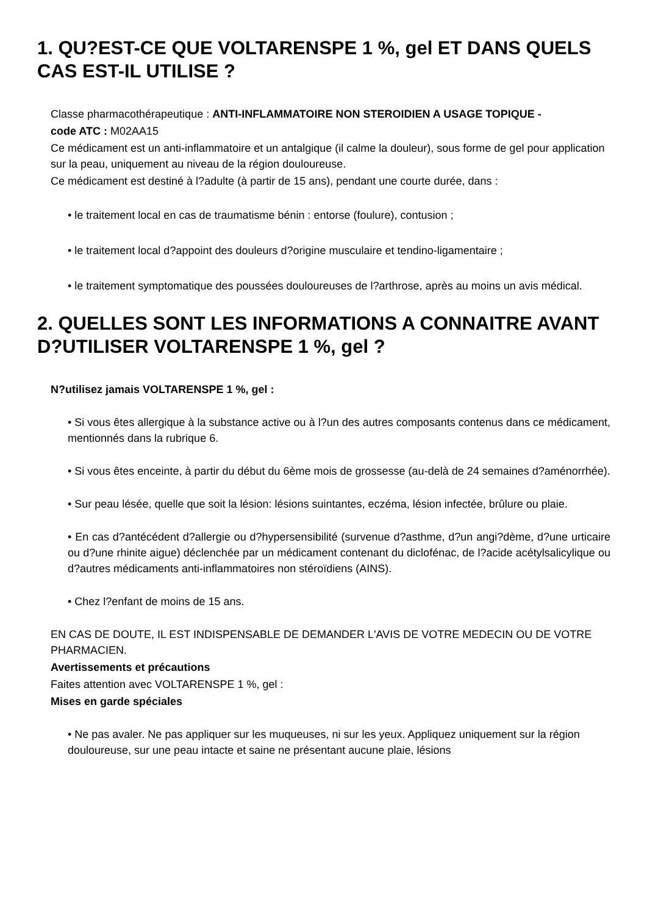1. QU?EST-CE QUE VOLTARENSPE 1 %, gel ET DANS QUELS CAS EST-IL UTILISE ?
Classe pharmacothérapeutique : ANTI-INFLAMMATOIRE NON STEROIDIEN A USAGE TOPIQUE -
code ATC : M02AA15
Ce médicament est un anti-inflammatoire et un antalgique (il calme la douleur), sous forme de gel pour application sur la peau, uniquement au niveau de la région douloureuse.
Ce médicament est destiné à l?adulte (à partir de 15 ans), pendant une courte durée, dans :
• le traitement local en cas de traumatisme bénin : entorse (foulure), contusion ;
• le traitement local d?appoint des douleurs d?origine musculaire et tendino-ligamentaire ;
• le traitement symptomatique des poussées douloureuses de l?arthrose, après au moins un avis médical.
2. QUELLES SONT LES INFORMATIONS A CONNAITRE AVANT D?UTILISER VOLTARENSPE 1 %, gel ?
N?utilisez jamais VOLTARENSPE 1 %, gel :
• Si vous êtes allergique à la substance active ou à l?un des autres composants contenus dans ce médicament, mentionnés dans la rubrique 6.
• Si vous êtes enceinte, à partir du début du 6ème mois de grossesse (au-delà de 24 semaines d?aménorrhée).
• Sur peau lésée, quelle que soit la lésion: lésions suintantes, eczéma, lésion infectée, brûlure ou plaie.
• En cas d?antécédent d?allergie ou d?hypersensibilité (survenue d?asthme, d?un angi?dème, d?une urticaire ou d?une rhinite aigue) déclenchée par un médicament contenant du diclofénac, de l?acide acétylsalicylique ou d?autres médicaments anti-inflammatoires non stéroïdiens (AINS).
• Chez l?enfant de moins de 15 ans.
EN CAS DE DOUTE, IL EST INDISPENSABLE DE DEMANDER L'AVIS DE VOTRE MEDECIN OU DE VOTRE PHARMACIEN.
Avertissements et précautions
Faites attention avec VOLTARENSPE 1 %, gel :
Mises en garde spéciales
• Ne pas avaler. Ne pas appliquer sur les muqueuses, ni sur les yeux. Appliquez uniquement sur la région douloureuse, sur une peau intacte et saine ne présentant aucune plaie, lésions